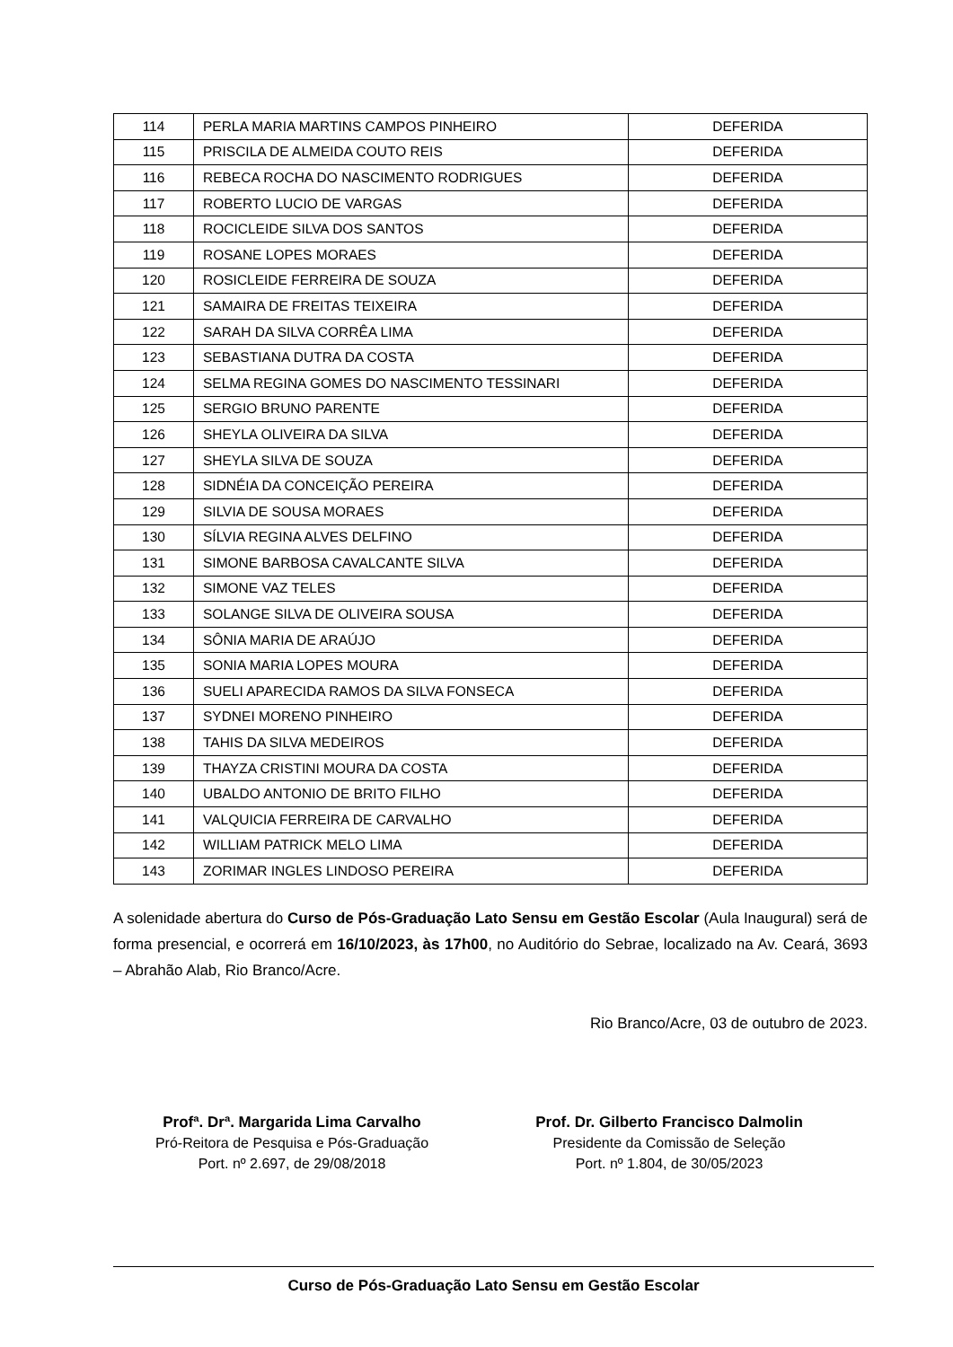| 114 | PERLA MARIA MARTINS CAMPOS PINHEIRO | DEFERIDA |
| 115 | PRISCILA DE ALMEIDA COUTO REIS | DEFERIDA |
| 116 | REBECA ROCHA DO NASCIMENTO RODRIGUES | DEFERIDA |
| 117 | ROBERTO LUCIO DE VARGAS | DEFERIDA |
| 118 | ROCICLEIDE SILVA DOS SANTOS | DEFERIDA |
| 119 | ROSANE LOPES MORAES | DEFERIDA |
| 120 | ROSICLEIDE FERREIRA DE SOUZA | DEFERIDA |
| 121 | SAMAIRA DE FREITAS TEIXEIRA | DEFERIDA |
| 122 | SARAH DA SILVA CORRÊA LIMA | DEFERIDA |
| 123 | SEBASTIANA DUTRA DA COSTA | DEFERIDA |
| 124 | SELMA REGINA GOMES DO NASCIMENTO TESSINARI | DEFERIDA |
| 125 | SERGIO BRUNO PARENTE | DEFERIDA |
| 126 | SHEYLA OLIVEIRA DA SILVA | DEFERIDA |
| 127 | SHEYLA SILVA DE SOUZA | DEFERIDA |
| 128 | SIDNÉIA DA CONCEIÇÃO PEREIRA | DEFERIDA |
| 129 | SILVIA DE SOUSA MORAES | DEFERIDA |
| 130 | SÍLVIA REGINA ALVES DELFINO | DEFERIDA |
| 131 | SIMONE BARBOSA CAVALCANTE SILVA | DEFERIDA |
| 132 | SIMONE VAZ TELES | DEFERIDA |
| 133 | SOLANGE SILVA DE OLIVEIRA SOUSA | DEFERIDA |
| 134 | SÔNIA MARIA DE ARAÚJO | DEFERIDA |
| 135 | SONIA MARIA LOPES MOURA | DEFERIDA |
| 136 | SUELI APARECIDA RAMOS DA SILVA FONSECA | DEFERIDA |
| 137 | SYDNEI MORENO PINHEIRO | DEFERIDA |
| 138 | TAHIS DA SILVA MEDEIROS | DEFERIDA |
| 139 | THAYZA CRISTINI MOURA DA COSTA | DEFERIDA |
| 140 | UBALDO ANTONIO DE BRITO FILHO | DEFERIDA |
| 141 | VALQUICIA FERREIRA DE CARVALHO | DEFERIDA |
| 142 | WILLIAM PATRICK MELO LIMA | DEFERIDA |
| 143 | ZORIMAR INGLES LINDOSO PEREIRA | DEFERIDA |
A solenidade abertura do Curso de Pós-Graduação Lato Sensu em Gestão Escolar (Aula Inaugural) será de forma presencial, e ocorrerá em 16/10/2023, às 17h00, no Auditório do Sebrae, localizado na Av. Ceará, 3693 – Abrahão Alab, Rio Branco/Acre.
Rio Branco/Acre, 03 de outubro de 2023.
Profª. Drª. Margarida Lima Carvalho
Pró-Reitora de Pesquisa e Pós-Graduação
Port. nº 2.697, de 29/08/2018
Prof. Dr. Gilberto Francisco Dalmolin
Presidente da Comissão de Seleção
Port. nº 1.804, de 30/05/2023
Curso de Pós-Graduação Lato Sensu em Gestão Escolar